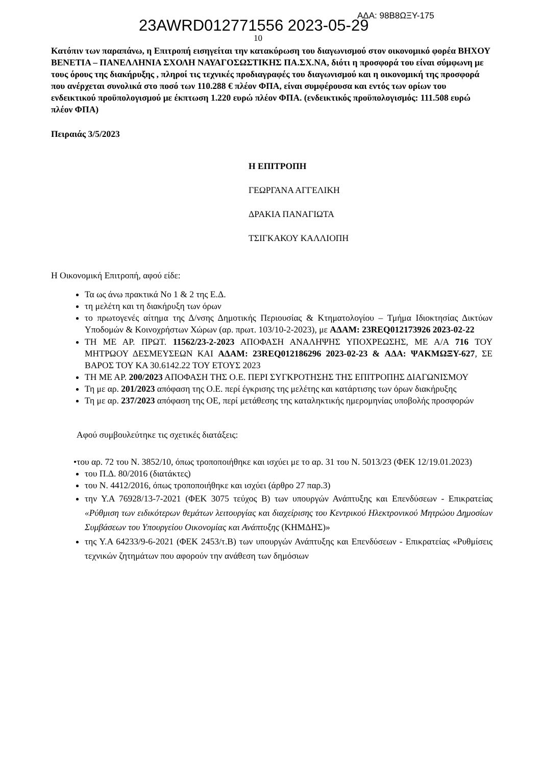23AWRD012771556 2023-05-29 ΑΔΑ: 98Β8ΩΞΥ-175
10
Κατόπιν των παραπάνω, η Επιτροπή εισηγείται την κατακύρωση του διαγωνισμού στον οικονομικό φορέα ΒΗΧΟΥ ΒΕΝΕΤΙΑ – ΠΑΝΕΛΛΗΝΙΑ ΣΧΟΛΗ ΝΑΥΑΓΟΣΩΣΤΙΚΗΣ ΠΑ.ΣΧ.ΝΑ, διότι η προσφορά του είναι σύμφωνη με τους όρους της διακήρυξης , πληροί τις τεχνικές προδιαγραφές του διαγωνισμού και η οικονομική της προσφορά που ανέρχεται συνολικά στο ποσό των 110.288 € πλέον ΦΠΑ, είναι συμφέρουσα και εντός των ορίων του ενδεικτικού προϋπολογισμού με έκπτωση 1.220 ευρώ πλέον ΦΠΑ. (ενδεικτικός προϋπολογισμός: 111.508 ευρώ πλέον ΦΠΑ)
Πειραιάς 3/5/2023
Η ΕΠΙΤΡΟΠΗ
ΓΕΩΡΓΑΝΑ ΑΓΓΕΛΙΚΗ
ΔΡΑΚΙΑ ΠΑΝΑΓΙΩΤΑ
ΤΣΙΓΚΑΚΟΥ ΚΑΛΛΙΟΠΗ
Η Οικονομική Επιτροπή, αφού είδε:
Τα ως άνω πρακτικά Νο 1 & 2 της Ε.Δ.
τη μελέτη και τη διακήρυξη των όρων
το πρωτογενές αίτημα της Δ/νσης Δημοτικής Περιουσίας & Κτηματολογίου – Τμήμα Ιδιοκτησίας Δικτύων Υποδομών & Κοινοχρήστων Χώρων (αρ. πρωτ. 103/10-2-2023), με ΑΔΑΜ: 23REQ012173926 2023-02-22
ΤΗ ΜΕ ΑΡ. ΠΡΩΤ. 11562/23-2-2023 ΑΠΟΦΑΣΗ ΑΝΑΛΗΨΗΣ ΥΠΟΧΡΕΩΣΗΣ, ΜΕ Α/Α 716 ΤΟΥ ΜΗΤΡΩΟΥ ΔΕΣΜΕΥΣΕΩΝ ΚΑΙ ΑΔΑΜ: 23REQ012186296 2023-02-23 & ΑΔΑ: ΨΑΚΜΩΞΥ-627, ΣΕ ΒΑΡΟΣ ΤΟΥ ΚΑ 30.6142.22 ΤΟΥ ΕΤΟΥΣ 2023
ΤΗ ΜΕ ΑΡ. 200/2023 ΑΠΟΦΑΣΗ ΤΗΣ Ο.Ε. ΠΕΡΙ ΣΥΓΚΡΟΤΗΣΗΣ ΤΗΣ ΕΠΙΤΡΟΠΗΣ ΔΙΑΓΩΝΙΣΜΟΥ
Τη με αρ. 201/2023 απόφαση της Ο.Ε. περί έγκρισης της μελέτης και κατάρτισης των όρων διακήρυξης
Τη με αρ. 237/2023 απόφαση της ΟΕ, περί μετάθεσης της καταληκτικής ημερομηνίας υποβολής προσφορών
Αφού συμβουλεύτηκε τις σχετικές διατάξεις:
•του αρ. 72 του Ν. 3852/10, όπως τροποποιήθηκε και ισχύει με το αρ. 31 του Ν. 5013/23 (ΦΕΚ 12/19.01.2023)
του Π.Δ. 80/2016 (διατάκτες)
του Ν. 4412/2016, όπως τροποποιήθηκε και ισχύει (άρθρο 27 παρ.3)
την Υ.Α 76928/13-7-2021 (ΦΕΚ 3075 τεύχος Β) των υπουργών Ανάπτυξης και Επενδύσεων - Επικρατείας «Ρύθμιση των ειδικότερων θεμάτων λειτουργίας και διαχείρισης του Κεντρικού Ηλεκτρονικού Μητρώου Δημοσίων Συμβάσεων του Υπουργείου Οικονομίας και Ανάπτυξης (ΚΗΜΔΗΣ)»
της Υ.Α 64233/9-6-2021 (ΦΕΚ 2453/τ.Β) των υπουργών Ανάπτυξης και Επενδύσεων - Επικρατείας «Ρυθμίσεις τεχνικών ζητημάτων που αφορούν την ανάθεση των δημόσιων